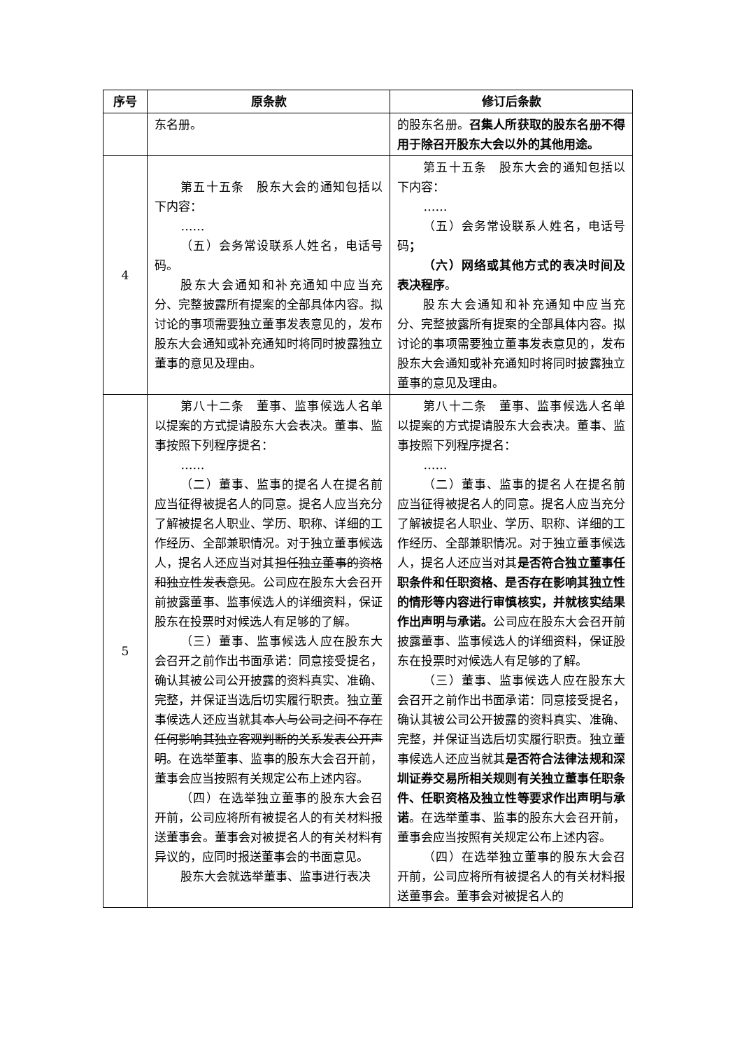| 序号 | 原条款 | 修订后条款 |
| --- | --- | --- |
| | 东名册。 | 的股东名册。 召集人所获取的股东名册不得用于除召开股东大会以外的其他用途。 |
| 4 | 第五十五条 股东大会的通知包括以下内容： …… （五）会务常设联系人姓名，电话号码。 股东大会通知和补充通知中应当充分、完整披露所有提案的全部具体内容。拟讨论的事项需要独立董事发表意见的，发布股东大会通知或补充通知时将同时披露独立董事的意见及理由。 | 第五十五条 股东大会的通知包括以下内容： …… （五）会务常设联系人姓名，电话号码 ； （六）网络或其他方式的表决时间及表决程序 。 股东大会通知和补充通知中应当充分、完整披露所有提案的全部具体内容。拟讨论的事项需要独立董事发表意见的，发布股东大会通知或补充通知时将同时披露独立董事的意见及理由。 |
| 5 | 第八十二条 董事、监事候选人名单以提案的方式提请股东大会表决。董事、监事按照下列程序提名： …… （二）董事、监事的提名人在提名前应当征得被提名人的同意。提名人应当充分了解被提名人职业、学历、职称、详细的工作经历、全部兼职情况。对于独立董事候选人，提名人还应当对其 担任独立董事的资格和独立性发表意见 。公司应在股东大会召开前披露董事、监事候选人的详细资料，保证股东在投票时对候选人有足够的了解。 （三）董事、监事候选人应在股东大会召开之前作出书面承诺：同意接受提名，确认其被公司公开披露的资料真实、准确、完整，并保证当选后切实履行职责。独立董事候选人还应当就其 本人与公司之间不存在任何影响其独立客观判断的关系发表公开声明 。在选举董事、监事的股东大会召开前，董事会应当按照有关规定公布上述内容。 （四）在选举独立董事的股东大会召开前，公司应将所有被提名人的有关材料报送董事会。董事会对被提名人的有关材料有异议的，应同时报送董事会的书面意见。 股东大会就选举董事、监事进行表决 | 第八十二条 董事、监事候选人名单以提案的方式提请股东大会表决。董事、监事按照下列程序提名： …… （二）董事、监事的提名人在提名前应当征得被提名人的同意。提名人应当充分了解被提名人职业、学历、职称、详细的工作经历、全部兼职情况。对于独立董事候选人，提名人还应当对其 是否符合独立董事任职条件和任职资格、是否存在影响其独立性的情形等内容进行审慎核实，并就核实结果作出声明与承诺。 公司应在股东大会召开前披露董事、监事候选人的详细资料，保证股东在投票时对候选人有足够的了解。 （三）董事、监事候选人应在股东大会召开之前作出书面承诺：同意接受提名，确认其被公司公开披露的资料真实、准确、完整，并保证当选后切实履行职责。独立董事候选人还应当就其 是否符合法律法规和深圳证券交易所相关规则有关独立董事任职条件、任职资格及独立性等要求作出声明与承诺 。在选举董事、监事的股东大会召开前，董事会应当按照有关规定公布上述内容。 （四）在选举独立董事的股东大会召开前，公司应将所有被提名人的有关材料报送董事会。董事会对被提名人的 |